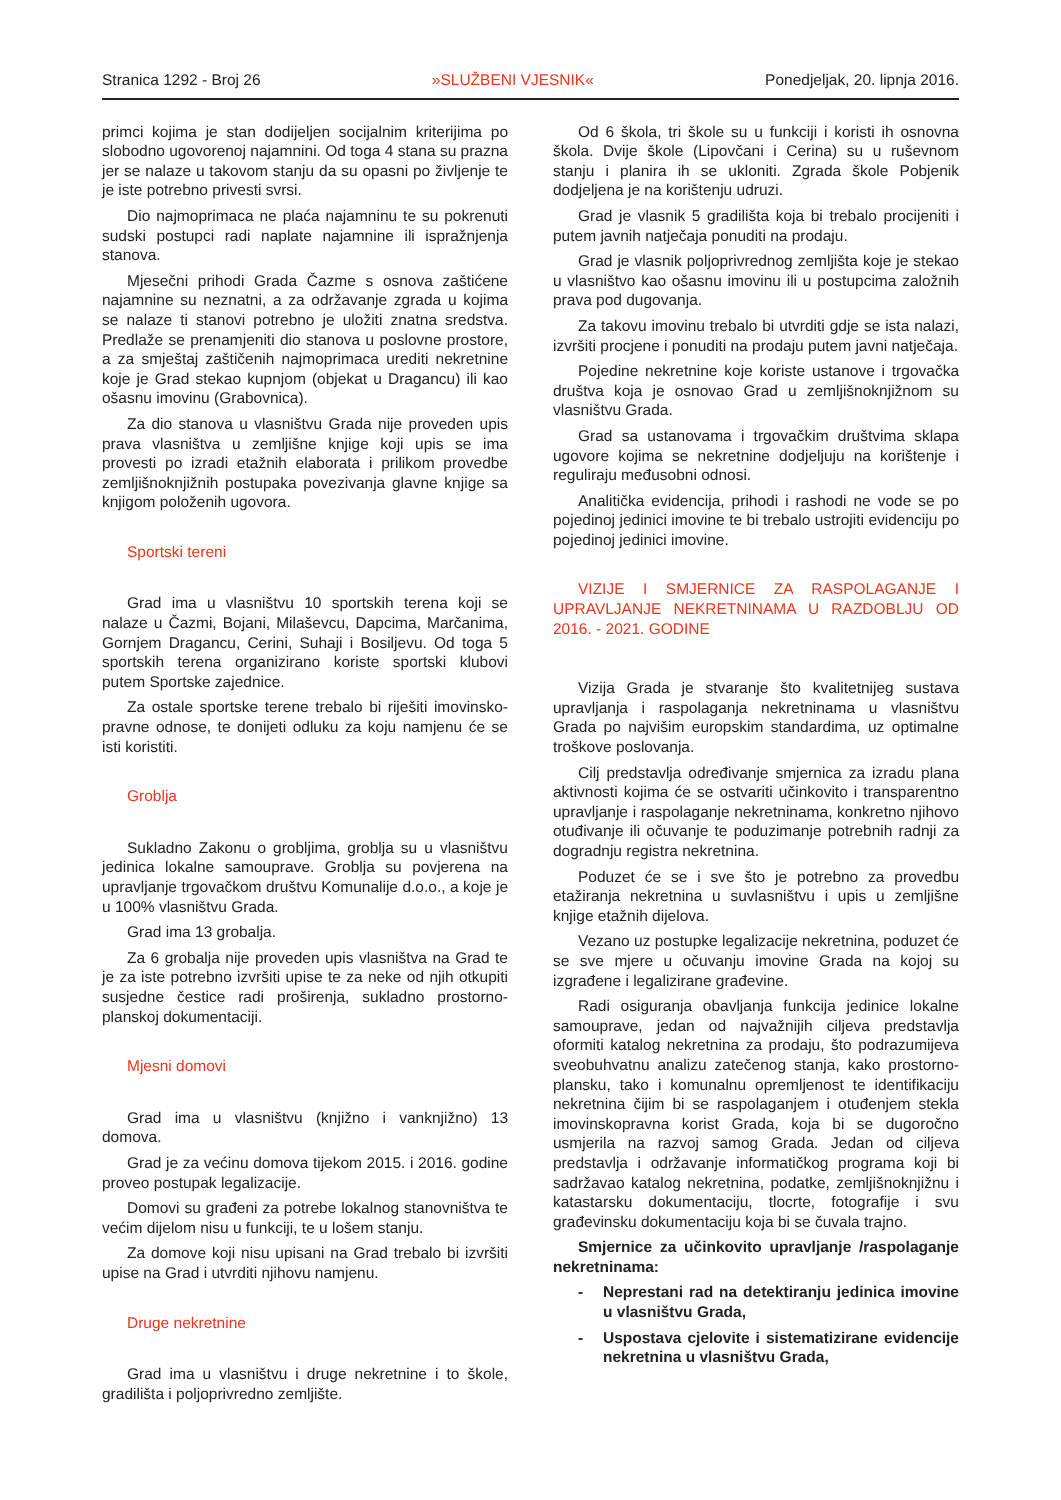Stranica 1292 - Broj 26 »SLUŽBENI VJESNIK« Ponedjeljak, 20. lipnja 2016.
primci kojima je stan dodijeljen socijalnim kriterijima po slobodno ugovorenoj najamnini. Od toga 4 stana su prazna jer se nalaze u takovom stanju da su opasni po življenje te je iste potrebno privesti svrsi.
Dio najmoprimaca ne plaća najamninu te su pokrenuti sudski postupci radi naplate najamnine ili ispražnjenja stanova.
Mjesečni prihodi Grada Čazme s osnova zaštićene najamnine su neznatni, a za održavanje zgrada u kojima se nalaze ti stanovi potrebno je uložiti znatna sredstva. Predlaže se prenamjeniti dio stanova u poslovne prostore, a za smještaj zaštičenih najmoprimaca urediti nekretnine koje je Grad stekao kupnjom (objekat u Dragancu) ili kao ošasnu imovinu (Grabovnica).
Za dio stanova u vlasništvu Grada nije proveden upis prava vlasništva u zemljišne knjige koji upis se ima provesti po izradi etažnih elaborata i prilikom provedbe zemljišnoknjižnih postupaka povezivanja glavne knjige sa knjigom položenih ugovora.
Sportski tereni
Grad ima u vlasništvu 10 sportskih terena koji se nalaze u Čazmi, Bojani, Milaševcu, Dapcima, Marčanima, Gornjem Dragancu, Cerini, Suhaji i Bosiljevu. Od toga 5 sportskih terena organizirano koriste sportski klubovi putem Sportske zajednice.
Za ostale sportske terene trebalo bi riješiti imovinsko-pravne odnose, te donijeti odluku za koju namjenu će se isti koristiti.
Groblja
Sukladno Zakonu o grobljima, groblja su u vlasništvu jedinica lokalne samouprave. Groblja su povjerena na upravljanje trgovačkom društvu Komunalije d.o.o., a koje je u 100% vlasništvu Grada.
Grad ima 13 grobalja.
Za 6 grobalja nije proveden upis vlasništva na Grad te je za iste potrebno izvršiti upise te za neke od njih otkupiti susjedne čestice radi proširenja, sukladno prostorno-planskoj dokumentaciji.
Mjesni domovi
Grad ima u vlasništvu (knjižno i vanknjižno) 13 domova.
Grad je za većinu domova tijekom 2015. i 2016. godine proveo postupak legalizacije.
Domovi su građeni za potrebe lokalnog stanovništva te većim dijelom nisu u funkciji, te u lošem stanju.
Za domove koji nisu upisani na Grad trebalo bi izvršiti upise na Grad i utvrditi njihovu namjenu.
Druge nekretnine
Grad ima u vlasništvu i druge nekretnine i to škole, gradilišta i poljoprivredno zemljište.
Od 6 škola, tri škole su u funkciji i koristi ih osnovna škola. Dvije škole (Lipovčani i Cerina) su u ruševnom stanju i planira ih se ukloniti. Zgrada škole Pobjenik dodjeljena je na korištenju udruzi.
Grad je vlasnik 5 gradilišta koja bi trebalo procijeniti i putem javnih natječaja ponuditi na prodaju.
Grad je vlasnik poljoprivrednog zemljišta koje je stekao u vlasništvo kao ošasnu imovinu ili u postupcima založnih prava pod dugovanja.
Za takovu imovinu trebalo bi utvrditi gdje se ista nalazi, izvršiti procjene i ponuditi na prodaju putem javni natječaja.
Pojedine nekretnine koje koriste ustanove i trgovačka društva koja je osnovao Grad u zemljišnoknjižnom su vlasništvu Grada.
Grad sa ustanovama i trgovačkim društvima sklapa ugovore kojima se nekretnine dodjeljuju na korištenje i reguliraju međusobni odnosi.
Analitička evidencija, prihodi i rashodi ne vode se po pojedinoj jedinici imovine te bi trebalo ustrojiti evidenciju po pojedinoj jedinici imovine.
VIZIJE I SMJERNICE ZA RASPOLAGANJE I UPRAVLJANJE NEKRETNINAMA U RAZDOBLJU OD 2016. - 2021. GODINE
Vizija Grada je stvaranje što kvalitetnijeg sustava upravljanja i raspolaganja nekretninama u vlasništvu Grada po najvišim europskim standardima, uz optimalne troškove poslovanja.
Cilj predstavlja određivanje smjernica za izradu plana aktivnosti kojima će se ostvariti učinkovito i transparentno upravljanje i raspolaganje nekretninama, konkretno njihovo otuđivanje ili očuvanje te poduzimanje potrebnih radnji za dogradnju registra nekretnina.
Poduzet će se i sve što je potrebno za provedbu etažiranja nekretnina u suvlasništvu i upis u zemljišne knjige etažnih dijelova.
Vezano uz postupke legalizacije nekretnina, poduzet će se sve mjere u očuvanju imovine Grada na kojoj su izgrađene i legalizirane građevine.
Radi osiguranja obavljanja funkcija jedinice lokalne samouprave, jedan od najvažnijih ciljeva predstavlja oformiti katalog nekretnina za prodaju, što podrazumijeva sveobuhvatnu analizu zatečenog stanja, kako prostorno-plansku, tako i komunalnu opremljenost te identifikaciju nekretnina čijim bi se raspolaganjem i otuđenjem stekla imovinskopravna korist Grada, koja bi se dugoročno usmjerila na razvoj samog Grada. Jedan od ciljeva predstavlja i održavanje informatičkog programa koji bi sadržavao katalog nekretnina, podatke, zemljišnoknjižnu i katastarsku dokumentaciju, tlocrte, fotografije i svu građevinsku dokumentaciju koja bi se čuvala trajno.
Smjernice za učinkovito upravljanje /raspolaganje nekretninama:
- Neprestani rad na detektiranju jedinica imovine u vlasništvu Grada,
- Uspostava cjelovite i sistematizirane evidencije nekretnina u vlasništvu Grada,